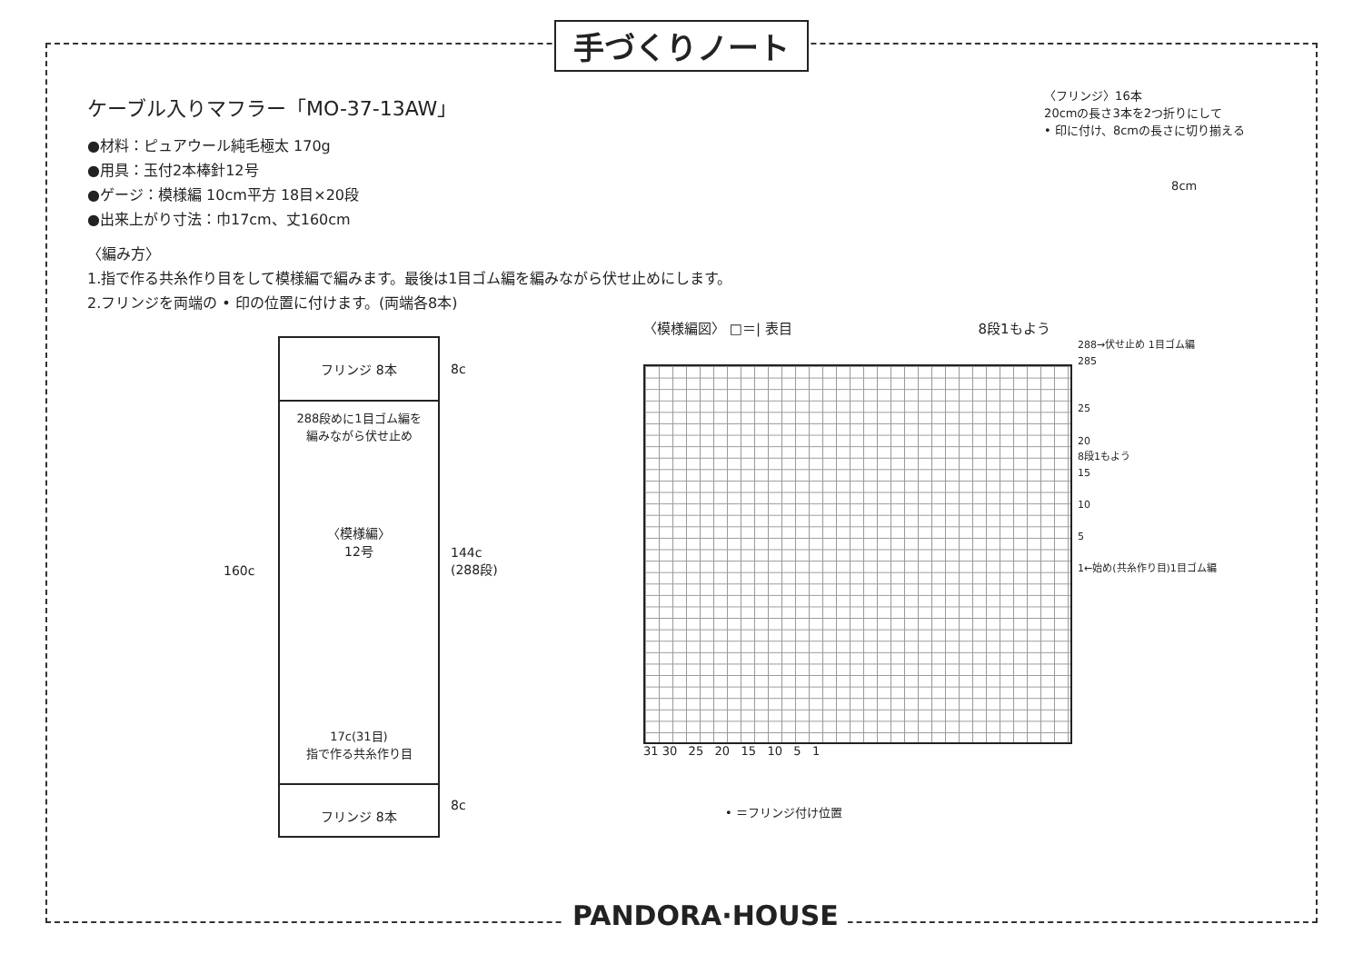手づくりノート
ケーブル入りマフラー「MO-37-13AW」
●材料：ピュアウール純毛極太 170g
●用具：玉付2本棒針12号
●ゲージ：模様編 10cm平方 18目×20段
●出来上がり寸法：巾17cm、丈160cm
〈編み方〉
1.指で作る共糸作り目をして模様編で編みます。最後は1目ゴム編を編みながら伏せ止めにします。
2.フリンジを両端の • 印の位置に付けます。(両端各8本)
〈フリンジ〉16本
20cmの長さ3本を2つ折りにして
• 印に付け、8cmの長さに切り揃える
8cm
160c
フリンジ 8本
288段めに1目ゴム編を
編みながら伏せ止め
〈模様編〉
12号
17c(31目)
指で作る共糸作り目
フリンジ 8本
8c
144c
(288段)
8c
〈模様編図〉 □＝| 表目 8段1もよう
288→伏せ止め 1目ゴム編
285
25
20
8段1もよう
15
10
5
1←始め(共糸作り目)1目ゴム編
31 30 25 20 15 10 5 1
• ＝フリンジ付け位置
PANDORA·HOUSE